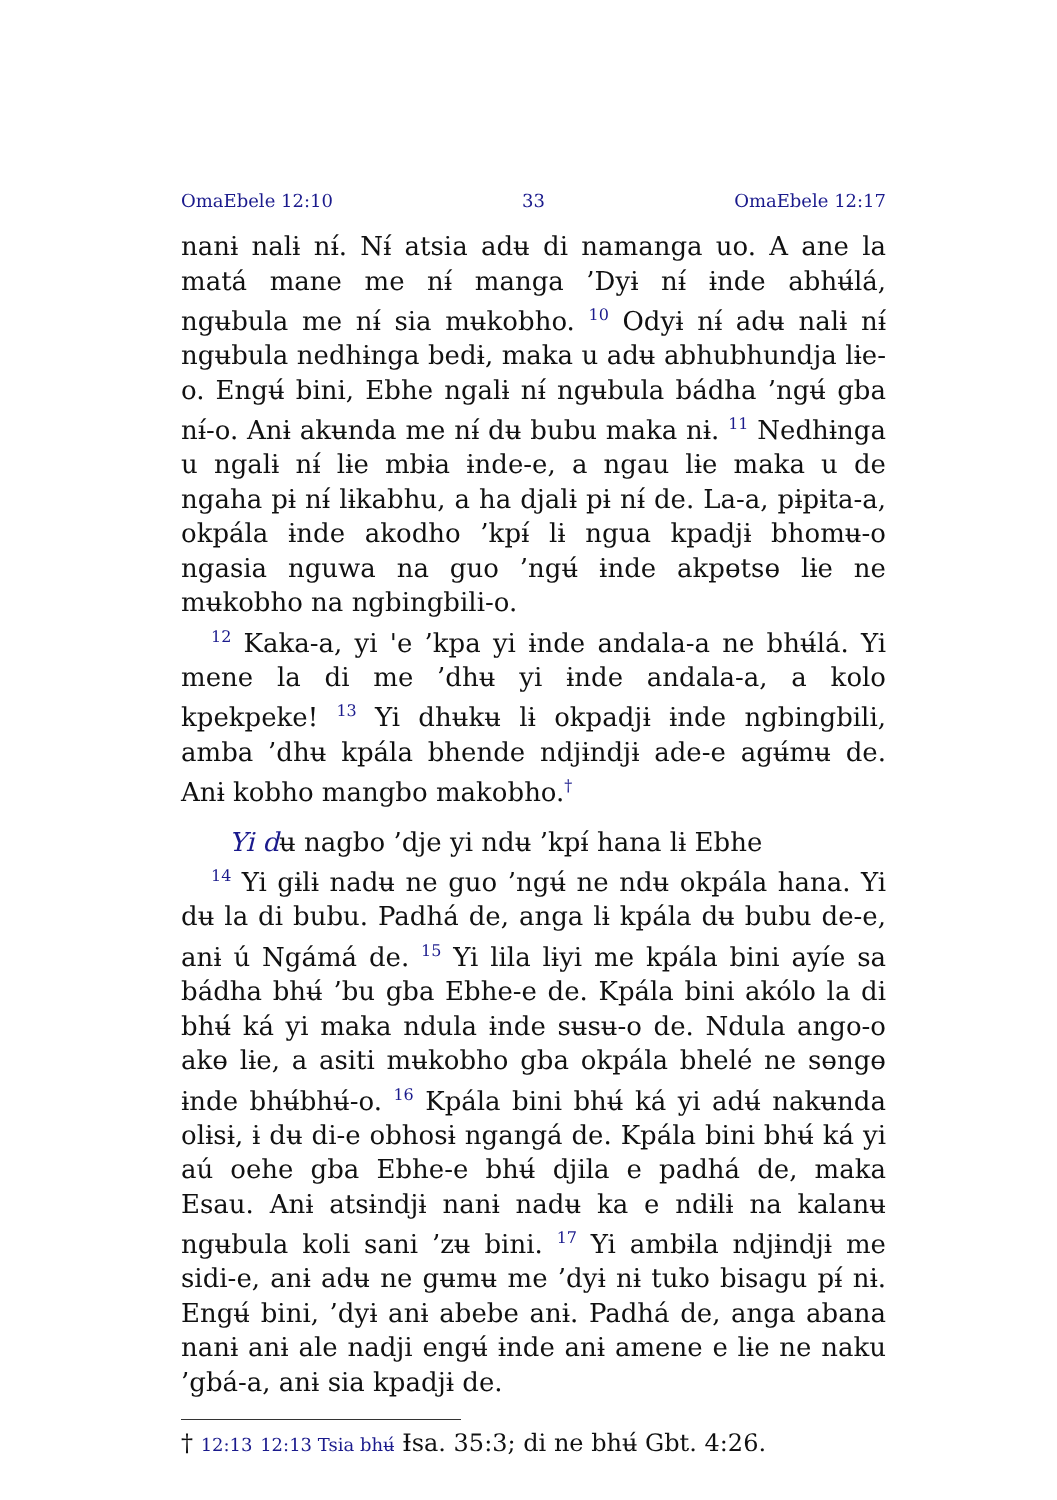OmaEbele 12:10 33 OmaEbele 12:17
nanɨ nalɨ nɨ́. Nɨ́ atsia adʉ di namanga uo. A ane la matá mane me nɨ́ manga ’Dyɨ nɨ́ ɨnde abhʉ́lá, ngʉbula me nɨ́ sia mʉkobho. <sup>10</sup> Odyɨ nɨ́ adʉ nalɨ nɨ́ ngʉbula nedhɨnga bedɨ, maka u adʉ abhubhundja lɨe-o. Engʉ́ bini, Ebhe ngalɨ nɨ́ ngʉbula bádha ’ngʉ́ gba nɨ́-o. Anɨ akʉnda me nɨ́ dʉ bubu maka nɨ. <sup>11</sup> Nedhɨnga u ngalɨ nɨ́ lɨe mbɨa ɨnde-e, a ngau lɨe maka u de ngaha pɨ nɨ́ lɨkabhu, a ha djalɨ pɨ nɨ́ de. La-a, pɨpɨta-a, okpála ɨnde akodho ’kpɨ́ lɨ ngua kpadjɨ bhomʉ-o ngasia nguwa na guo ’ngʉ́ ɨnde akpɵtsɵ lɨe ne mʉkobho na ngbingbili-o.
<sup>12</sup> Kaka-a, yi 'e ’kpa yi ɨnde andala-a ne bhʉ́lá. Yi mene la di me ’dhʉ yi ɨnde andala-a, a kolo kpekpeke! <sup>13</sup> Yi dhʉkʉ lɨ okpadjɨ ɨnde ngbingbili, amba ’dhʉ kpála bhende ndjɨndjɨ ade-e agʉ́mʉ de. Anɨ kobho mangbo makobho.<sup>†</sup>
Yi dʉ nagbo ’dje yi ndʉ ’kpɨ́ hana lɨ Ebhe
<sup>14</sup> Yi gɨlɨ nadʉ ne guo ’ngʉ́ ne ndʉ okpála hana. Yi dʉ la di bubu. Padhá de, anga lɨ kpála dʉ bubu de-e, anɨ ú Ngámá de. <sup>15</sup> Yi lila lɨyi me kpála bini ayíe sa bádha bhʉ́ ’bu gba Ebhe-e de. Kpála bini akólo la di bhʉ́ ká yi maka ndula ɨnde sʉsʉ-o de. Ndula ango-o akɵ lɨe, a asiti mʉkobho gba okpála bhelé ne sɵngɵ ɨnde bhʉ́bhʉ́-o. <sup>16</sup> Kpála bini bhʉ́ ká yi adʉ́ nakʉnda olɨsɨ, ɨ dʉ di-e obhosɨ ngangá de. Kpála bini bhʉ́ ká yi aú oehe gba Ebhe-e bhʉ́ djila e padhá de, maka Esau. Anɨ atsɨndjɨ nanɨ nadʉ ka e ndɨlɨ na kalanʉ ngʉbula koli sani ’zʉ bini. <sup>17</sup> Yi ambɨla ndjɨndjɨ me sidi-e, anɨ adʉ ne gʉmʉ me ’dyɨ nɨ tuko bisagu pɨ́ nɨ. Engʉ́ bini, ’dyɨ anɨ abebe anɨ. Padhá de, anga abana nanɨ anɨ ale nadji engʉ́ ɨnde anɨ amene e lɨe ne naku ’gbá-a, anɨ sia kpadjɨ de.
† 12:13 12:13 Tsia bhʉ́ Ɨsa. 35:3; di ne bhʉ́ Gbt. 4:26.